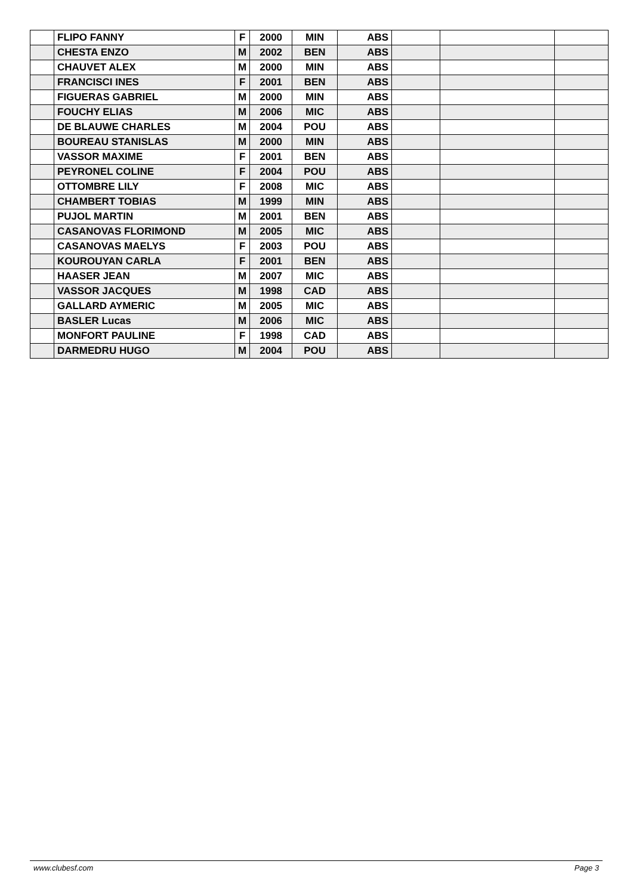| | FLIPO FANNY | F | 2000 | MIN | ABS | | | |
| | CHESTA ENZO | M | 2002 | BEN | ABS | | | |
| | CHAUVET ALEX | M | 2000 | MIN | ABS | | | |
| | FRANCISCI INES | F | 2001 | BEN | ABS | | | |
| | FIGUERAS GABRIEL | M | 2000 | MIN | ABS | | | |
| | FOUCHY ELIAS | M | 2006 | MIC | ABS | | | |
| | DE BLAUWE CHARLES | M | 2004 | POU | ABS | | | |
| | BOUREAU STANISLAS | M | 2000 | MIN | ABS | | | |
| | VASSOR MAXIME | F | 2001 | BEN | ABS | | | |
| | PEYRONEL COLINE | F | 2004 | POU | ABS | | | |
| | OTTOMBRE LILY | F | 2008 | MIC | ABS | | | |
| | CHAMBERT TOBIAS | M | 1999 | MIN | ABS | | | |
| | PUJOL MARTIN | M | 2001 | BEN | ABS | | | |
| | CASANOVAS FLORIMOND | M | 2005 | MIC | ABS | | | |
| | CASANOVAS MAELYS | F | 2003 | POU | ABS | | | |
| | KOUROUYAN CARLA | F | 2001 | BEN | ABS | | | |
| | HAASER JEAN | M | 2007 | MIC | ABS | | | |
| | VASSOR JACQUES | M | 1998 | CAD | ABS | | | |
| | GALLARD AYMERIC | M | 2005 | MIC | ABS | | | |
| | BASLER Lucas | M | 2006 | MIC | ABS | | | |
| | MONFORT PAULINE | F | 1998 | CAD | ABS | | | |
| | DARMEDRU HUGO | M | 2004 | POU | ABS | | | |
www.clubesf.com Page 3